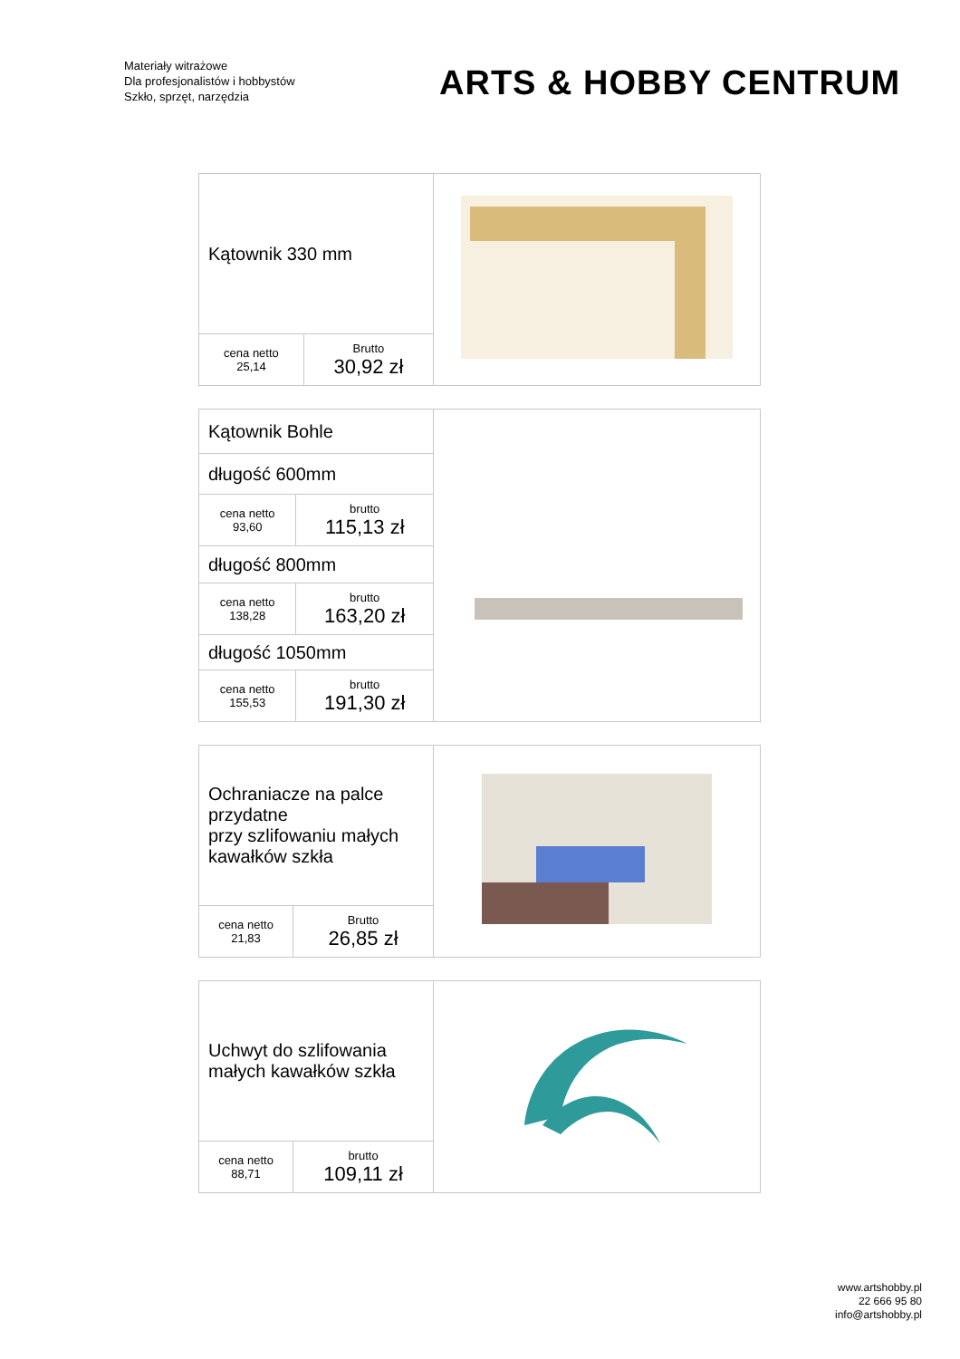Materiały witrażowe
Dla profesjonalistów i hobbystów
Szkło, sprzęt, narzędzia
ARTS & HOBBY CENTRUM
| Kątownik 330 mm | | |
| cena netto 25,14 | Brutto 30,92 zł | |
| Kątownik Bohle | | |
| długość 600mm | | |
| cena netto 93,60 | brutto 115,13 zł | |
| długość 800mm | | |
| cena netto 138,28 | brutto 163,20 zł | |
| długość 1050mm | | |
| cena netto 155,53 | brutto 191,30 zł | |
| Ochraniacze na palce przydatne przy szlifowaniu małych kawałków szkła | | |
| cena netto 21,83 | Brutto 26,85 zł | |
| Uchwyt do szlifowania małych kawałków szkła | | |
| cena netto 88,71 | brutto 109,11 zł | |
www.artshobby.pl
22 666 95 80
info@artshobby.pl